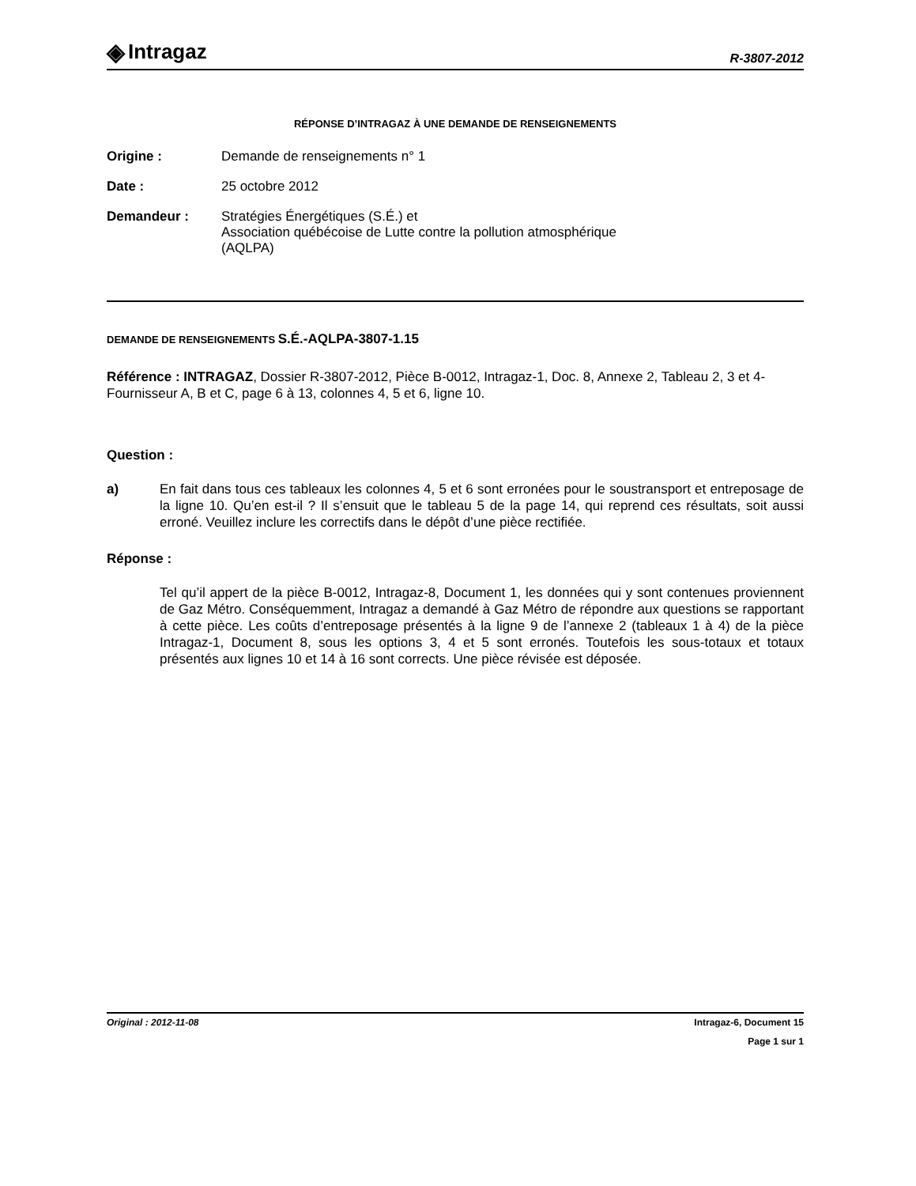◈ Intragaz
R-3807-2012
RÉPONSE D’INTRAGAZ À UNE DEMANDE DE RENSEIGNEMENTS
Origine : Demande de renseignements n° 1
Date : 25 octobre 2012
Demandeur : Stratégies Énergétiques (S.É.) et
Association québécoise de Lutte contre la pollution atmosphérique
(AQLPA)
DEMANDE DE RENSEIGNEMENTS S.É.-AQLPA-3807-1.15
Référence : INTRAGAZ, Dossier R-3807-2012, Pièce B-0012, Intragaz-1, Doc. 8, Annexe 2, Tableau 2, 3 et 4-Fournisseur A, B et C, page 6 à 13, colonnes 4, 5 et 6, ligne 10.
Question :
a) En fait dans tous ces tableaux les colonnes 4, 5 et 6 sont erronées pour le soustransport et entreposage de la ligne 10. Qu’en est-il ? Il s’ensuit que le tableau 5 de la page 14, qui reprend ces résultats, soit aussi erroné. Veuillez inclure les correctifs dans le dépôt d’une pièce rectifiée.
Réponse :
Tel qu’il appert de la pièce B-0012, Intragaz-8, Document 1, les données qui y sont contenues proviennent de Gaz Métro. Conséquemment, Intragaz a demandé à Gaz Métro de répondre aux questions se rapportant à cette pièce. Les coûts d’entreposage présentés à la ligne 9 de l’annexe 2 (tableaux 1 à 4) de la pièce Intragaz-1, Document 8, sous les options 3, 4 et 5 sont erronés. Toutefois les sous-totaux et totaux présentés aux lignes 10 et 14 à 16 sont corrects. Une pièce révisée est déposée.
Original : 2012-11-08 Intragaz-6, Document 15
Page 1 sur 1